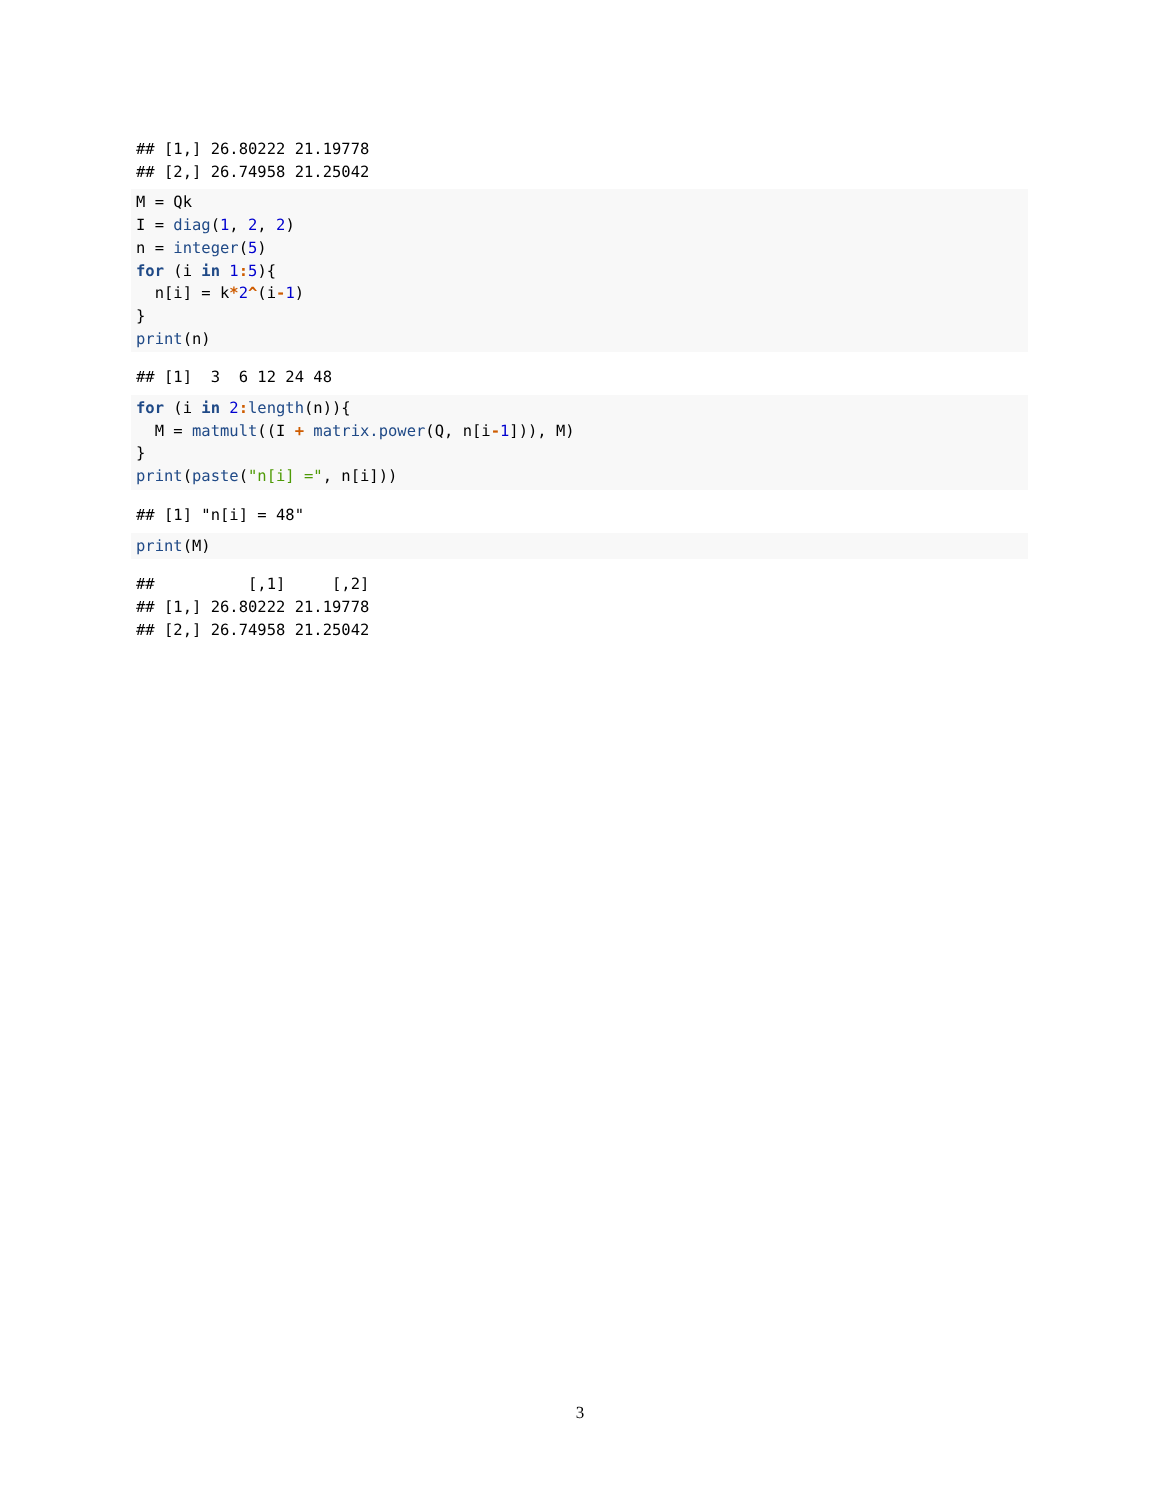## [1,] 26.80222 21.19778
## [2,] 26.74958 21.25042
M = Qk
I = diag(1, 2, 2)
n = integer(5)
for (i in 1: 5){
  n[i] = k*2^(i-1)
}
print(n)
## [1]  3  6 12 24 48
for (i in 2: length(n)){
  M = matmult((I + matrix.power(Q, n[i-1])), M)
}
print(paste("n[i] =", n[i]))
## [1] "n[i] = 48"
print(M)
##          [,1]     [,2]
## [1,] 26.80222 21.19778
## [2,] 26.74958 21.25042
3